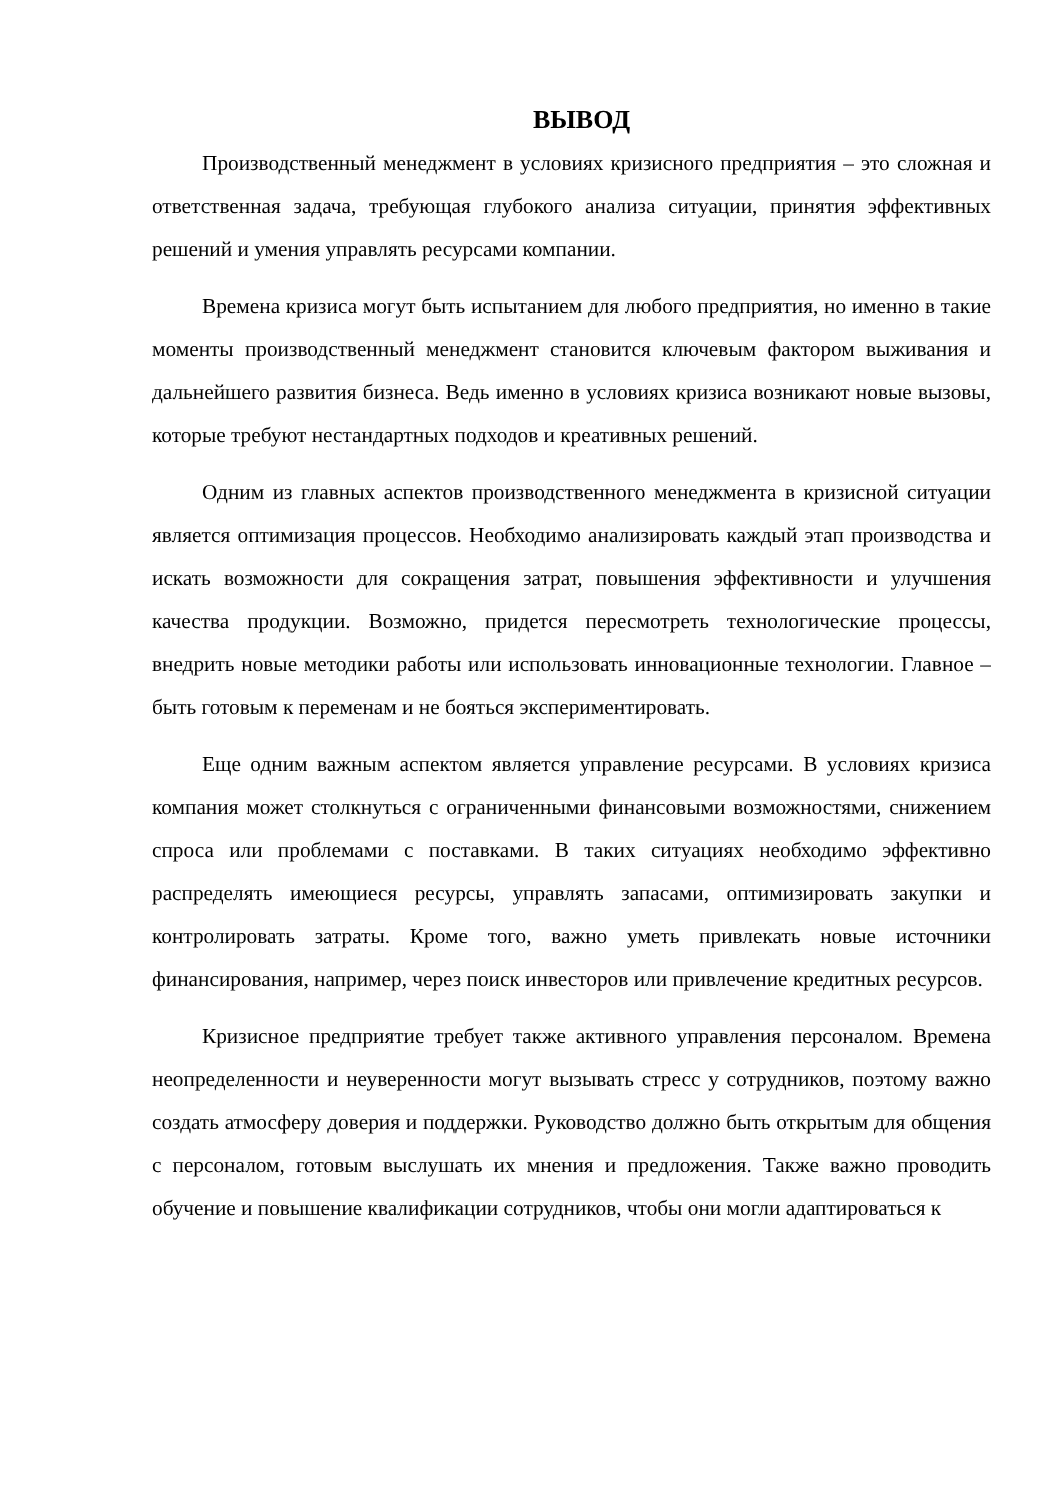ВЫВОД
Производственный менеджмент в условиях кризисного предприятия – это сложная и ответственная задача, требующая глубокого анализа ситуации, принятия эффективных решений и умения управлять ресурсами компании.
Времена кризиса могут быть испытанием для любого предприятия, но именно в такие моменты производственный менеджмент становится ключевым фактором выживания и дальнейшего развития бизнеса. Ведь именно в условиях кризиса возникают новые вызовы, которые требуют нестандартных подходов и креативных решений.
Одним из главных аспектов производственного менеджмента в кризисной ситуации является оптимизация процессов. Необходимо анализировать каждый этап производства и искать возможности для сокращения затрат, повышения эффективности и улучшения качества продукции. Возможно, придется пересмотреть технологические процессы, внедрить новые методики работы или использовать инновационные технологии. Главное – быть готовым к переменам и не бояться экспериментировать.
Еще одним важным аспектом является управление ресурсами. В условиях кризиса компания может столкнуться с ограниченными финансовыми возможностями, снижением спроса или проблемами с поставками. В таких ситуациях необходимо эффективно распределять имеющиеся ресурсы, управлять запасами, оптимизировать закупки и контролировать затраты. Кроме того, важно уметь привлекать новые источники финансирования, например, через поиск инвесторов или привлечение кредитных ресурсов.
Кризисное предприятие требует также активного управления персоналом. Времена неопределенности и неуверенности могут вызывать стресс у сотрудников, поэтому важно создать атмосферу доверия и поддержки. Руководство должно быть открытым для общения с персоналом, готовым выслушать их мнения и предложения. Также важно проводить обучение и повышение квалификации сотрудников, чтобы они могли адаптироваться к